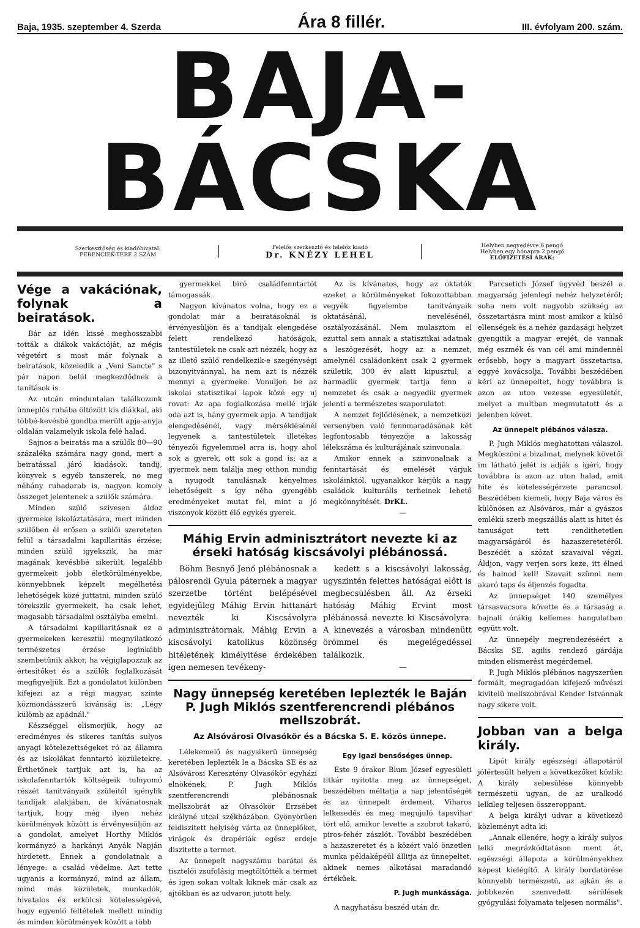Baja, 1935. szeptember 4. Szerda Ára 8 fillér. III. évfolyam 200. szám.
BAJA-BÁCSKA
Szerkesztőség és kiadóhivatal:
FERENCIEK-TERE 2 SZÁM
Felelős szerkesztő és felelős kiadó
Dr. KNÉZY LEHEL
Helyben negyedévre 6 pengő
Helyben egy hónapra 2 pengő
ELŐFIZETÉSI ÁRAK:
Vége a vakációnak, folynak a beiratások.
Bár az idén kissé meghosszabbi tották a diákok vakációját, az mégis végetért s most már folynak a beiratások, közeledik a „Veni Sancte" s pár napon belül megkezdődnek a tanítások is.
Az utcán minduntalan találkozunk ünneplős ruhába öltözött kis diákkal, aki többé-kevésbé gondba merült apja-anyja oldalán valamelyik iskola felé halad.
Sajnos a beiratás ma a szülők 80—90 százaléka számára nagy gond, mert a beiratással járó kiadások: tandij, könyvek s egyéb tanszerek, no meg néhány ruhadarab is, nagyon komoly összeget jelentenek a szülők számára.
Minden szülő szivesen áldoz gyermeke iskoláztatására, mert minden szülőben él erősen a szülői szereteten felül a társadalmi kapillaritás érzése; minden szülő igyekszik, ha már magának kevésbbé sikerült, legalább gyermekeit jobb életkörülményekbe, könnyebbnek képzelt megélhetési lehetőségek közé juttatni, minden szülő törekszik gyermekeit, ha csak lehet, magasabb társadalmi osztályba emelni.
A társadalmi kapillaritásnak ez a gyermekeken keresztül megnyilatkozó természetes érzése leginkább szembetűnik akkor, ha végiglapozzuk az értesitőket és a szülők foglalkozását megfigyeljük. Ezt a gondolatot különben kifejezi az a régi magyar, szinte közmondásszerű kivánság is: „Légy külömb az apádnál."
Készséggel elismerjük, hogy az eredményes és sikeres tanítás sulyos anyagi kötelezettségeket ró az államra és az iskolákat fenntartó közületekre. Érthetőnek tartjuk azt is, ha az iskolafenntartók költségeik tulnyomó részét tanitványaik szüleitől igénylik tandíjak alakjában, de kívánatosnak tartjuk, hogy még ilyen nehéz körülmények között is érvényesüljön az a gondolat, amelyet Horthy Miklós kormányzó a harkányi Anyák Napján hirdetett. Ennek a gondolatnak a lényege: a család védelme. Azt tette ugyanis a kormányzó, mind az állam, mind más közületek, munkadók, hivatalos és erkölcsi kötelességévé, hogy egyenlő feltételek mellett mindig és minden körülmények között a több
gyermekkel biró családfenntartót támogassák.
Nagyon kívánatos volna, hogy ez a gondolat már a beiratásoknál is érvényesüljön és a tandijak elengedése felett rendelkező hatóságok, tantestületek ne csak azt nézzék, hogy az az illető szülő rendelkezik-e szegénységi bizonyitvánnyal, ha nem azt is nézzék mennyi a gyermeke. Vonuljon be az iskolai statisztikai lapok közé egy uj rovat: Az apa foglalkozása mellé irják oda azt is, hány gyermek apja. A tandijak elengedésénél, vagy mérséklésénél legyenek a tantestületek illetékes tényezői figyelemmel arra is, hogy ahol sok a gyerek, ott sok a gond is; az a gyermek nem találja meg otthon mindig a nyugodt tanulásnak kényelmes lehetőségeit s így néha gyengébb eredményeket mutat fel, mint a jó viszonyok között élő egykés gyerek.
Az is kívánatos, hogy az oktatók ezeket a körülményeket fokozottabban vegyék figyelembe tanitványaik oktatásánál, nevelésénél, osztályozásánál. Nem mulasztom el ezuttal sem annak a statisztikai adatnak a leszögezését, hogy az a nemzet, amelynél családonként csak 2 gyermek születik, 300 év alatt kipusztul; a harmadik gyermek tartja fenn a nemzetet és csak a negyedik gyermek jelenti a természetes szaporulatot.
A nemzet fejlődésének, a nemzetközi versenyben való fennmaradásának két legfontosabb tényezője a lakosság lélekszáma és kulturájának szinvonala.
Amikor ennek a szinvonalnak a fenntartását és emelését várjuk iskoláinktól, ugyanakkor kérjük a nagy családok kulturális terheinek lehető megkönnyítését. DrKL.
—
Máhig Ervin adminisztrátort nevezte ki az érseki hatóság kiscsávolyi plébánossá.
Böhm Besnyő Jenő plébánosnak a pálosrendi Gyula páternek a magyar szerzetbe történt belépésével egyidejűleg Máhig Ervin hittanárt nevezték ki Kiscsávolyra adminisztrátornak. Máhig Ervin a kiscsávolyi katolikus közönség hitéletének kimélyitése érdekében igen nemesen tevékeny-
kedett s a kiscsávolyi lakosság, ugyszintén felettes hatóságai előtt is megbecsülésben áll. Az érseki hatóság Máhig Ervint most plébánossá nevezte ki Kiscsávolyra. A kinevezés a városban mindenütt örömmel és megelégedéssel találkozik.
—
Nagy ünnepség keretében leplezték le Baján P. Jugh Miklós szentferencrendi plébános mellszobrát.
Az Alsóvárosi Olvasókör és a Bácska S. E. közös ünnepe.
Lélekemelő és nagysikerü ünnepség keretében leplezték le a Bácska SE és az Alsóvárosi Keresztény Olvasókör egyházi elnökének, P. Jugh Miklós szentferencrendi plébánosnak mellszobrát az Olvasókör Erzsébet királyné utcai székházában. Gyönyörűen feldiszitett helyiség várta az ünneplőket, virágok és drapériák egész erdeje diszitette a termet.
Az ünnepelt nagyszámu barátai és tisztelői zsufolásig megtöltötték a termet és igen sokan voltak kiknek már csak az ajtókban és az udvaron jutott hely.
Egy igazi bensőséges ünnep.
Este 9 órakor Blum József egyesületi titkár nyitotta meg az ünnepséget, beszédében méltatja a nap jelentőségét és az ünnepelt érdemeit. Viharos lelkesedés és meg megujuló tapsvihar tört elő, amikor levette a szobrot takaró, piros-fehér zászlót. További beszédében a hazaszeretet és a közért való önzetlen munka példaképéül állitja az ünnepeltet, akinek nemes alkotásai maradandó értékűek.
P. Jugh munkássága.
A nagyhatásu beszéd után dr.
Parcsetich József ügyvéd beszél a magyarság jelenlegi nehéz helyzetéről; soha nem volt nagyobb szükség az összetartásra mint most amikor a külső ellenségek és a nehéz gazdasági helyzet gyengitik a magyar erejét, de vannak még eszmék és van cél ami mindennél erősebb, hogy a magyart összetartsa, eggyé kovácsolja. További beszédében kéri az ünnepeltet, hogy továbbra is azon az uton vezesse egyesületét, melyet a multban megmutatott és a jelenben követ.
Az ünnepelt plébános válasza.
P. Jugh Miklós meghatottan válaszol. Megköszöni a bizalmat, melynek követői im látható jelét is adják s igéri, hogy továbbra is azon az uton halad, amit hite és kötelességérzete parancsol. Beszédében kiemeli, hogy Baja város és különösen az Alsóváros, már a gyászos emlékü szerb megszállás alatt is hitet és tanuságot tett rendithetetlen magyarságáról és hazaszeretetéről. Beszédét a szózat szavaival végzi. Áldjon, vagy verjen sors keze, itt élned és halnod kell! Szavait szünni nem akaró taps és éljenzés fogadta.
Az ünnepséget 140 személyes társasvacsora követte és a társaság a hajnali órákig kellemes hangulatban együtt volt.
Az ünnepély megrendezéséért a Bácska SE. agilis rendező gárdája minden elismerést megérdemel.
P. Jugh Miklós plébános nagyszerűen formált, megragadóan kifejező művészi kivitelü mellszobrával Kender Istvánnak nagy sikere volt.
Jobban van a belga király.
Lipót király egészségi állapotáról jólértesült helyen a következőket közlik: A király sebesülése könnyebb természetü ugyan, de az uralkodó lelkileg teljesen összeroppant.
A belga királyi udvar a következő közleményt adta ki:
„Annak ellenére, hogy a király sulyos lelki megrázkódtatáson ment át, egészségi állapota a körülményekhez képest kielégítő. A király bordatörése könnyebb természetü, az ajkán és a jobbkezén szenvedett sérülések gyógyulási folyamata teljesen normális".